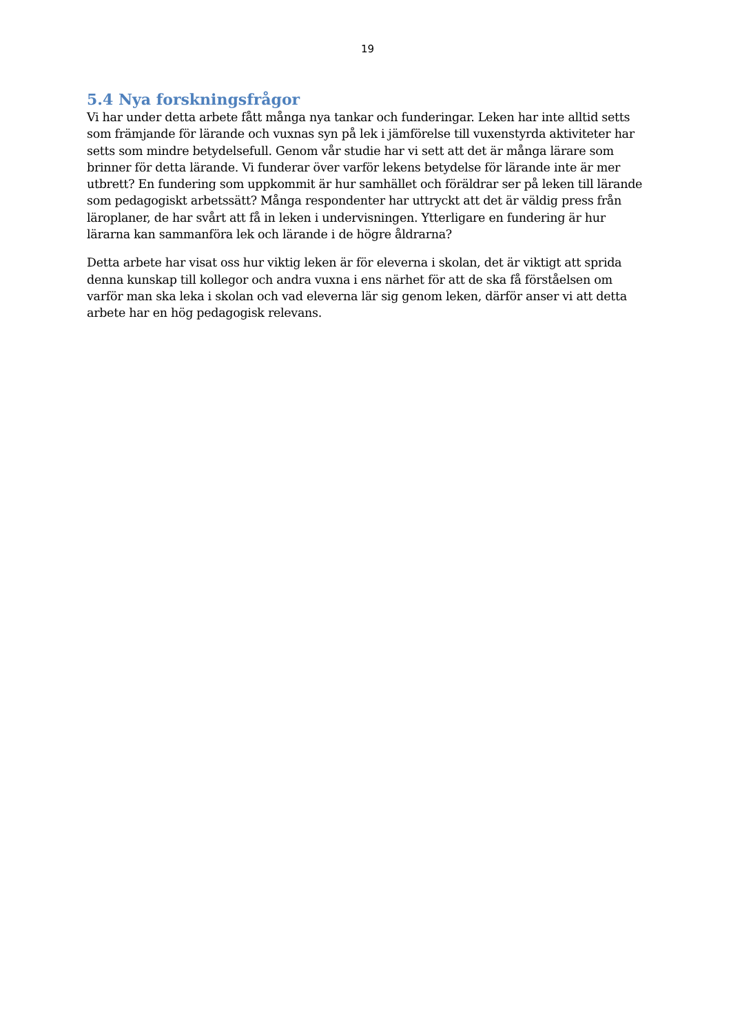19
5.4 Nya forskningsfrågor
Vi har under detta arbete fått många nya tankar och funderingar. Leken har inte alltid setts som främjande för lärande och vuxnas syn på lek i jämförelse till vuxenstyrda aktiviteter har setts som mindre betydelsefull. Genom vår studie har vi sett att det är många lärare som brinner för detta lärande. Vi funderar över varför lekens betydelse för lärande inte är mer utbrett? En fundering som uppkommit är hur samhället och föräldrar ser på leken till lärande som pedagogiskt arbetssätt? Många respondenter har uttryckt att det är väldig press från läroplaner, de har svårt att få in leken i undervisningen. Ytterligare en fundering är hur lärarna kan sammanföra lek och lärande i de högre åldrarna?
Detta arbete har visat oss hur viktig leken är för eleverna i skolan, det är viktigt att sprida denna kunskap till kollegor och andra vuxna i ens närhet för att de ska få förståelsen om varför man ska leka i skolan och vad eleverna lär sig genom leken, därför anser vi att detta arbete har en hög pedagogisk relevans.